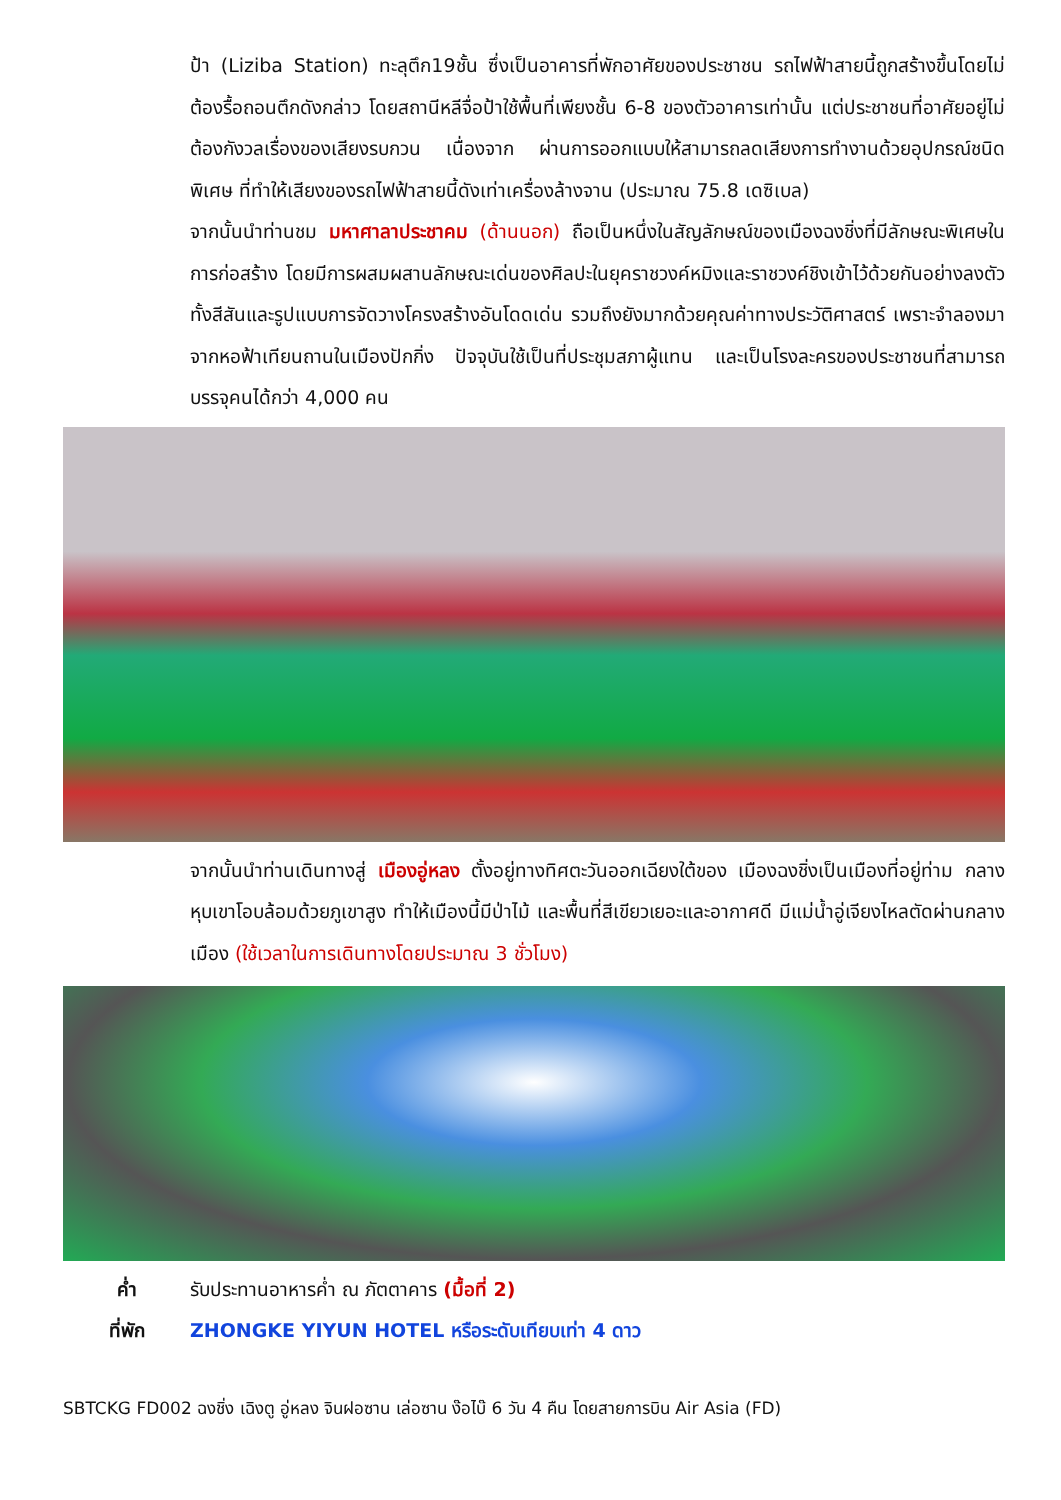ป้า (Liziba Station) ทะลุตึก19ชั้น ซึ่งเป็นอาคารที่พักอาศัยของประชาชน รถไฟฟ้าสายนี้ถูกสร้างขึ้นโดยไม่ต้องรื้อถอนตึกดังกล่าว โดยสถานีหลีจื่อป้าใช้พื้นที่เพียงชั้น 6-8 ของตัวอาคารเท่านั้น แต่ประชาชนที่อาศัยอยู่ไม่ต้องกังวลเรื่องของเสียงรบกวน เนื่องจาก ผ่านการออกแบบให้สามารถลดเสียงการทำงานด้วยอุปกรณ์ชนิดพิเศษ ที่ทำให้เสียงของรถไฟฟ้าสายนี้ดังเท่าเครื่องล้างจาน (ประมาณ 75.8 เดซิเบล)
จากนั้นนำท่านชม มหาศาลาประชาคม (ด้านนอก) ถือเป็นหนึ่งในสัญลักษณ์ของเมืองฉงชิ่งที่มีลักษณะพิเศษในการก่อสร้าง โดยมีการผสมผสานลักษณะเด่นของศิลปะในยุคราชวงค์หมิงและราชวงค์ชิงเข้าไว้ด้วยกันอย่างลงตัว ทั้งสีสันและรูปแบบการจัดวางโครงสร้างอันโดดเด่น รวมถึงยังมากด้วยคุณค่าทางประวัติศาสตร์ เพราะจำลองมาจากหอฟ้าเทียนถานในเมืองปักกิ่ง ปัจจุบันใช้เป็นที่ประชุมสภาผู้แทน และเป็นโรงละครของประชาชนที่สามารถบรรจุคนได้กว่า 4,000 คน
จากนั้นนำท่านเดินทางสู่ เมืองอู่หลง ตั้งอยู่ทางทิศตะวันออกเฉียงใต้ของ เมืองฉงชิ่งเป็นเมืองที่อยู่ท่าม กลางหุบเขาโอบล้อมด้วยภูเขาสูง ทำให้เมืองนี้มีป่าไม้ และพื้นที่สีเขียวเยอะและอากาศดี มีแม่น้ำอู่เจียงไหลตัดผ่านกลางเมือง (ใช้เวลาในการเดินทางโดยประมาณ 3 ชั่วโมง)
ค่ำ รับประทานอาหารค่ำ ณ ภัตตาคาร (มื้อที่ 2)
ที่พัก ZHONGKE YIYUN HOTEL หรือระดับเทียบเท่า 4 ดาว
SBTCKG FD002 ฉงชิ่ง เฉิงตู อู่หลง จินฝอซาน เล่อซาน ง๊อไบ๊ 6 วัน 4 คืน โดยสายการบิน Air Asia (FD)